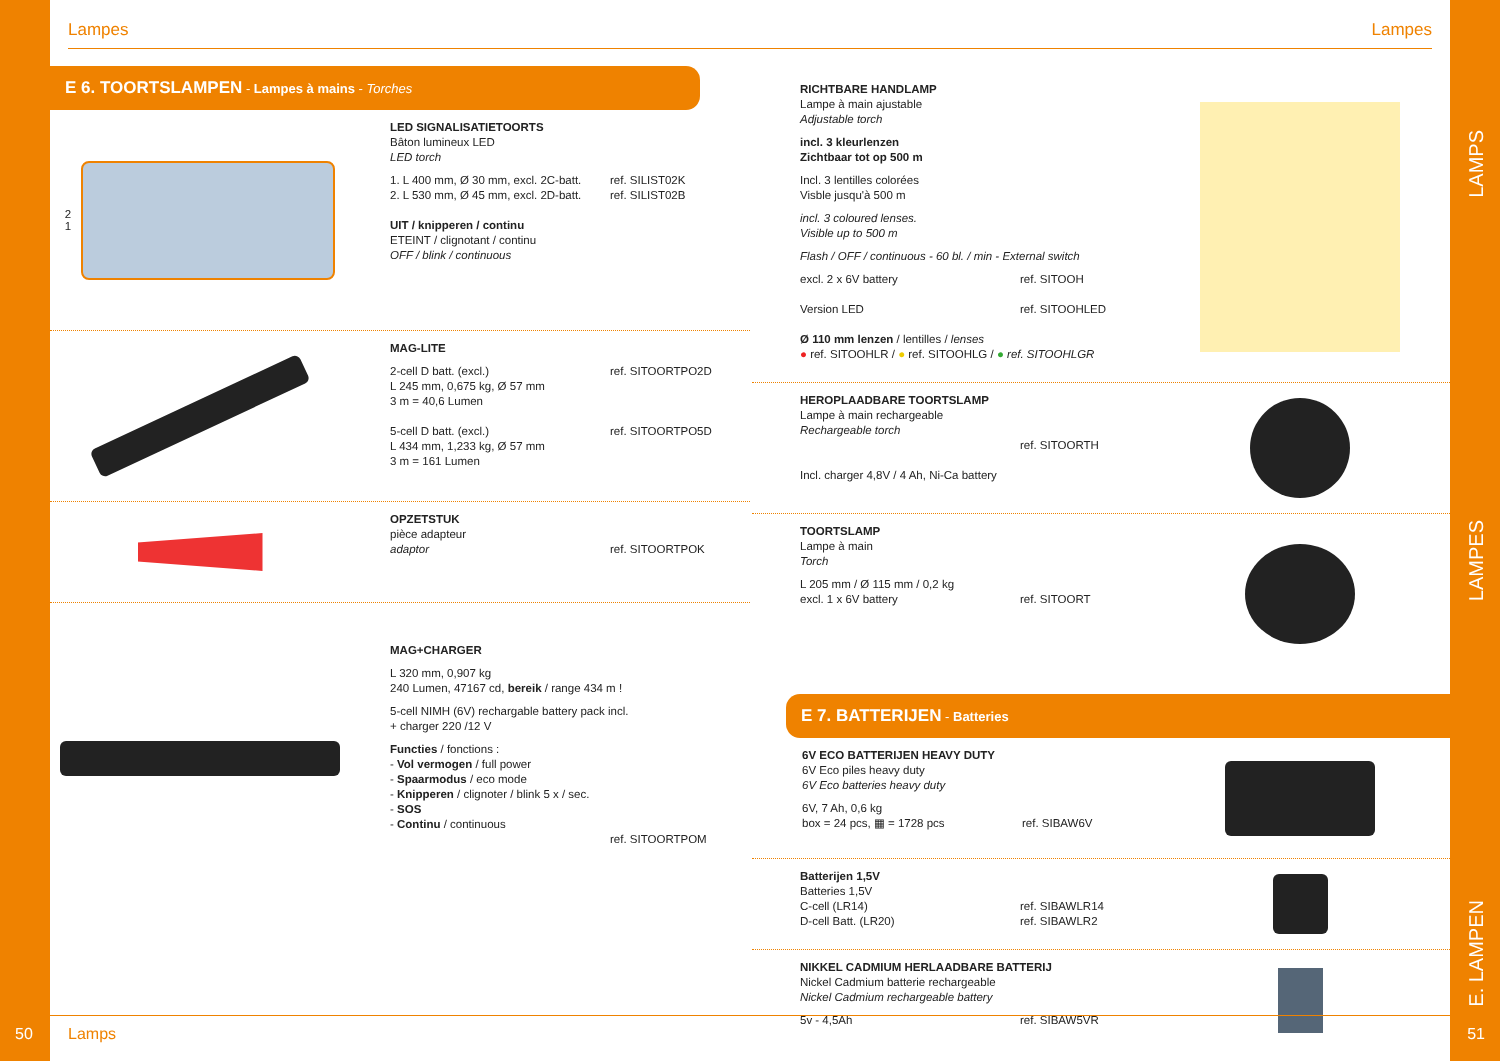Lampes Lampes
E 6. TOORTSLAMPEN - Lampes à mains - Torches
2
1
LED SIGNALISATIETOORTS
Bâton lumineux LED
LED torch
1. L 400 mm, Ø 30 mm, excl. 2C-batt. ref. SILIST02K
2. L 530 mm, Ø 45 mm, excl. 2D-batt. ref. SILIST02B
UIT / knipperen / continu
ETEINT / clignotant / continu
OFF / blink / continuous
MAG-LITE
2-cell D batt. (excl.) ref. SITOORTPO2D
L 245 mm, 0,675 kg, Ø 57 mm
3 m = 40,6 Lumen
5-cell D batt. (excl.) ref. SITOORTPO5D
L 434 mm, 1,233 kg, Ø 57 mm
3 m = 161 Lumen
OPZETSTUK
pièce adapteur
adaptor ref. SITOORTPOK
MAG+CHARGER
L 320 mm, 0,907 kg
240 Lumen, 47167 cd, bereik / range 434 m !
5-cell NIMH (6V) rechargable battery pack incl.
+ charger 220 /12 V
Functies / fonctions :
- Vol vermogen / full power
- Spaarmodus / eco mode
- Knipperen / clignoter / blink 5 x / sec.
- SOS
- Continu / continuous
ref. SITOORTPOM
RICHTBARE HANDLAMP
Lampe à main ajustable
Adjustable torch
incl. 3 kleurlenzen
Zichtbaar tot op 500 m
Incl. 3 lentilles colorées
Visble jusqu'à 500 m
incl. 3 coloured lenses.
Visible up to 500 m
Flash / OFF / continuous - 60 bl. / min - External switch
excl. 2 x 6V battery ref. SITOOH
Version LED ref. SITOOHLED
Ø 110 mm lenzen / lentilles / lenses
● ref. SITOOHLR / ● ref. SITOOHLG / ● ref. SITOOHLGR
HEROPLAADBARE TOORTSLAMP
Lampe à main rechargeable
Rechargeable torch
ref. SITOORTH
Incl. charger 4,8V / 4 Ah, Ni-Ca battery
TOORTSLAMP
Lampe à main
Torch
L 205 mm / Ø 115 mm / 0,2 kg
excl. 1 x 6V battery ref. SITOORT
E 7. BATTERIJEN - Batteries
6V ECO BATTERIJEN HEAVY DUTY
6V Eco piles heavy duty
6V Eco batteries heavy duty
6V, 7 Ah, 0,6 kg
box = 24 pcs, ▦ = 1728 pcs ref. SIBAW6V
Batterijen 1,5V
Batteries 1,5V
C-cell (LR14) ref. SIBAWLR14
D-cell Batt. (LR20) ref. SIBAWLR2
NIKKEL CADMIUM HERLAADBARE BATTERIJ
Nickel Cadmium batterie rechargeable
Nickel Cadmium rechargeable battery
5v - 4,5Ah ref. SIBAW5VR
LAMPS
LAMPES
E. LAMPEN
50 Lamps 51